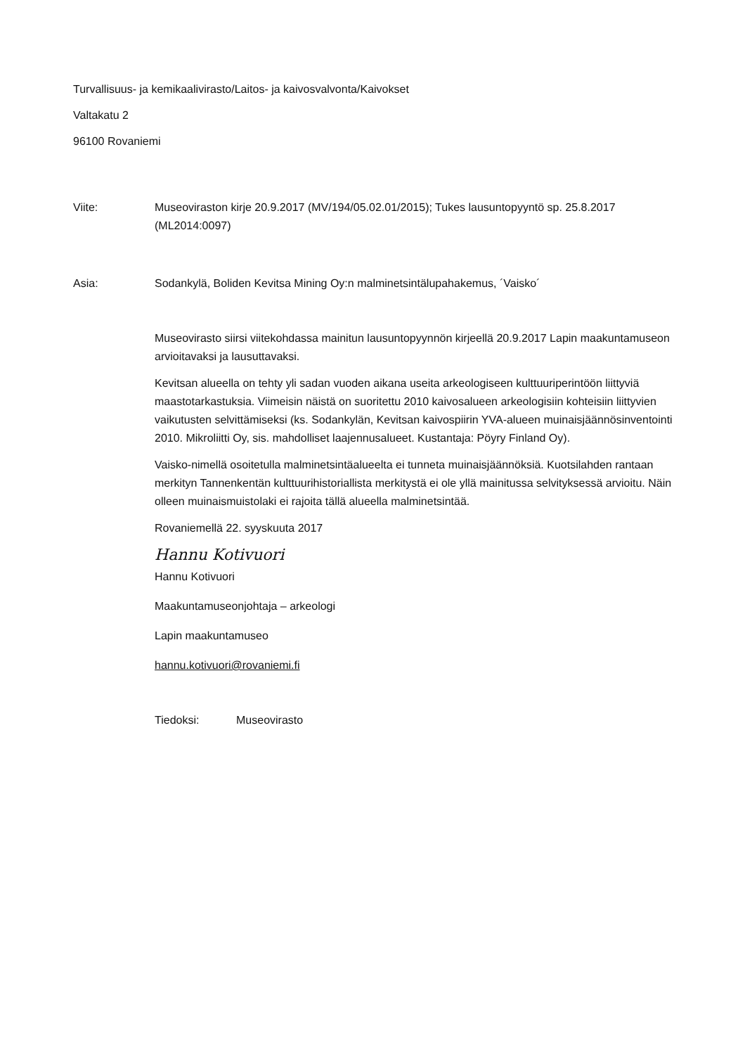Turvallisuus- ja kemikaalivirasto/Laitos- ja kaivosvalvonta/Kaivokset
Valtakatu 2
96100 Rovaniemi
Viite: Museoviraston kirje 20.9.2017 (MV/194/05.02.01/2015); Tukes lausuntopyyntö sp. 25.8.2017 (ML2014:0097)
Asia: Sodankylä, Boliden Kevitsa Mining Oy:n malminetsintälupahakemus, ´Vaisko´
Museovirasto siirsi viitekohdassa mainitun lausuntopyynnön kirjeellä 20.9.2017 Lapin maakuntamuseon arvioitavaksi ja lausuttavaksi.
Kevitsan alueella on tehty yli sadan vuoden aikana useita arkeologiseen kulttuuriperintöön liittyviä maastotarkastuksia. Viimeisin näistä on suoritettu 2010 kaivosalueen arkeologisiin kohteisiin liittyvien vaikutusten selvittämiseksi (ks. Sodankylän, Kevitsan kaivospiirin YVA-alueen muinaisjäännösinventointi 2010. Mikroliitti Oy, sis. mahdolliset laajennusalueet. Kustantaja: Pöyry Finland Oy).
Vaisko-nimellä osoitetulla malminetsintäalueelta ei tunneta muinaisjäännöksiä. Kuotsilahden rantaan merkityn Tannenkentän kulttuurihistoriallista merkitystä ei ole yllä mainitussa selvityksessä arvioitu. Näin olleen muinaismuistolaki ei rajoita tällä alueella malminetsintää.
Rovaniemellä 22. syyskuuta 2017
Hannu Kotivuori
Hannu Kotivuori
Maakuntamuseonjohtaja – arkeologi
Lapin maakuntamuseo
hannu.kotivuori@rovaniemi.fi
Tiedoksi: Museovirasto